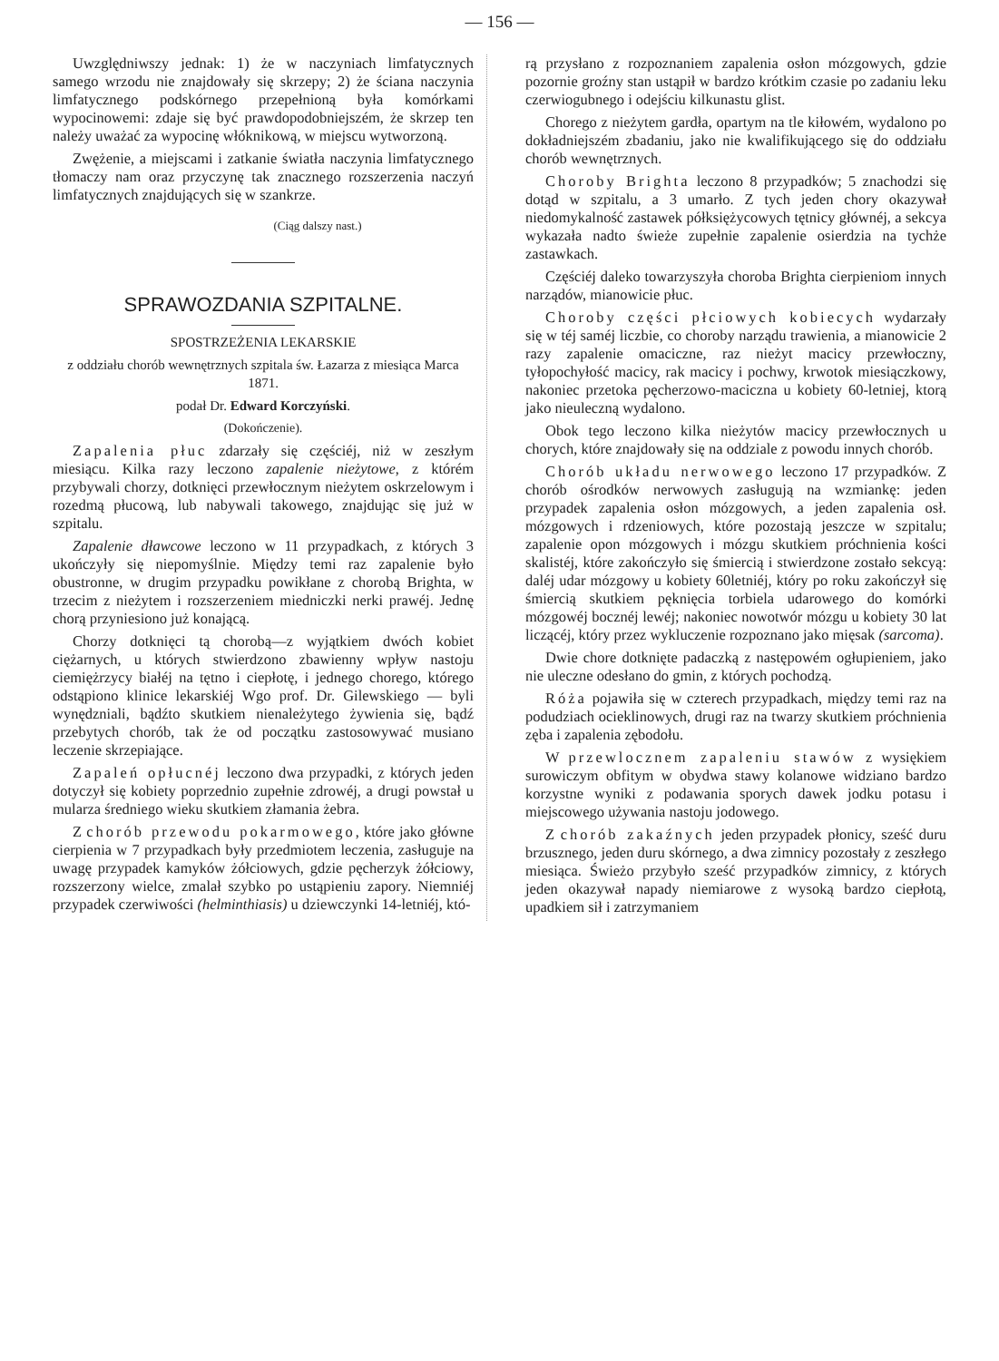— 156 —
Uwzględniwszy jednak: 1) że w naczyniach limfatycznych samego wrzodu nie znajdowały się skrzepy; 2) że ściana naczynia limfatycznego podskórnego przepełnioną była komórkami wypocinowemi: zdaje się być prawdopodobniejszém, że skrzep ten należy uważać za wypocinę włóknikową, w miejscu wytworzoną.
Zwężenie, a miejscami i zatkanie światła naczynia limfatycznego tłomaczy nam oraz przyczynę tak znacznego rozszerzenia naczyń limfatycznych znajdujących się w szankrze.
(Ciąg dalszy nast.)
SPRAWOZDANIA SZPITALNE.
SPOSTRZEŻENIA LEKARSKIE
z oddziału chorób wewnętrznych szpitala św. Łazarza z miesiąca Marca 1871.
podał Dr. Edward Korczyński.
(Dokończenie).
Zapalenia płuc zdarzały się częściéj, niż w zeszłym miesiącu. Kilka razy leczono zapalenie nieżytowe, z którém przybywali chorzy, dotknięci przewłocznym nieżytem oskrzelowym i rozedmą płucową, lub nabywali takowego, znajdując się już w szpitalu.
Zapalenie dławcowe leczono w 11 przypadkach, z których 3 ukończyły się niepomyślnie. Między temi raz zapalenie było obustronne, w drugim przypadku powikłane z chorobą Brighta, w trzecim z nieżytem i rozszerzeniem miedniczki nerki prawéj. Jednę chorą przyniesiono już konającą.
Chorzy dotknięci tą chorobą—z wyjątkiem dwóch kobiet ciężarnych, u których stwierdzono zbawienny wpływ nastoju ciemiężrzycy białéj na tętno i ciepłotę, i jednego chorego, którego odstąpiono klinice lekarskiéj Wgo prof. Dr. Gilewskiego — byli wynędzniali, bądźto skutkiem nienależytego żywienia się, bądź przebytych chorób, tak że od początku zastosowywać musiano leczenie skrzepiające.
Zapaleń opłucnéj leczono dwa przypadki, z których jeden dotyczył się kobiety poprzednio zupełnie zdrowéj, a drugi powstał u mularza średniego wieku skutkiem złamania żebra.
Z chorób przewodu pokarmowego, które jako główne cierpienia w 7 przypadkach były przedmiotem leczenia, zasługuje na uwagę przypadek kamyków żółciowych, gdzie pęcherzyk żółciowy, rozszerzony wielce, zmalał szybko po ustąpieniu zapory. Niemniéj przypadek czerwiwości (helminthiasis) u dziewczynki 14-letniéj, któ-
rą przysłano z rozpoznaniem zapalenia osłon mózgowych, gdzie pozornie groźny stan ustąpił w bardzo krótkim czasie po zadaniu leku czerwiogubnego i odejściu kilkunastu glist.
Chorego z nieżytem gardła, opartym na tle kiłowém, wydalono po dokładniejszém zbadaniu, jako nie kwalifikującego się do oddziału chorób wewnętrznych.
Choroby Brighta leczono 8 przypadków; 5 znachodzi się dotąd w szpitalu, a 3 umarło. Z tych jeden chory okazywał niedomykalność zastawek półksiężycowych tętnicy głównéj, a sekcya wykazała nadto świeże zupełnie zapalenie osierdzia na tychże zastawkach.
Częściéj daleko towarzyszyła choroba Brighta cierpieniom innych narządów, mianowicie płuc.
Choroby części płciowych kobiecych wydarzały się w téj saméj liczbie, co choroby narządu trawienia, a mianowicie 2 razy zapalenie omaciczne, raz nieżyt macicy przewłoczny, tyłopochyłość macicy, rak macicy i pochwy, krwotok miesiączkowy, nakoniec przetoka pęcherzowo-maciczna u kobiety 60-letniej, ktorą jako nieuleczną wydalono.
Obok tego leczono kilka nieżytów macicy przewłocznych u chorych, które znajdowały się na oddziale z powodu innych chorób.
Chorób układu nerwowego leczono 17 przypadków. Z chorób ośrodków nerwowych zasługują na wzmiankę: jeden przypadek zapalenia osłon mózgowych, a jeden zapalenia osł. mózgowych i rdzeniowych, które pozostają jeszcze w szpitalu; zapalenie opon mózgowych i mózgu skutkiem próchnienia kości skalistéj, które zakończyło się śmiercią i stwierdzone zostało sekcyą: daléj udar mózgowy u kobiety 60letniéj, który po roku zakończył się śmiercią skutkiem pęknięcia torbiela udarowego do komórki mózgowéj bocznéj lewéj; nakoniec nowotwór mózgu u kobiety 30 lat liczącéj, który przez wykluczenie rozpoznano jako mięsak (sarcoma).
Dwie chore dotknięte padaczką z następowém ogłupieniem, jako nie uleczne odesłano do gmin, z których pochodzą.
Róża pojawiła się w czterech przypadkach, między temi raz na podudziach ocieklinowych, drugi raz na twarzy skutkiem próchnienia zęba i zapalenia zębodołu.
W przewlocznem zapaleniu stawów z wysiękiem surowiczym obfitym w obydwa stawy kolanowe widziano bardzo korzystne wyniki z podawania sporych dawek jodku potasu i miejscowego używania nastoju jodowego.
Z chorób zakaźnych jeden przypadek płonicy, sześć duru brzusznego, jeden duru skórnego, a dwa zimnicy pozostały z zeszłego miesiąca. Świeżo przybyło sześć przypadków zimnicy, z których jeden okazywał napady niemiarowe z wysoką bardzo ciepłotą, upadkiem sił i zatrzymaniem